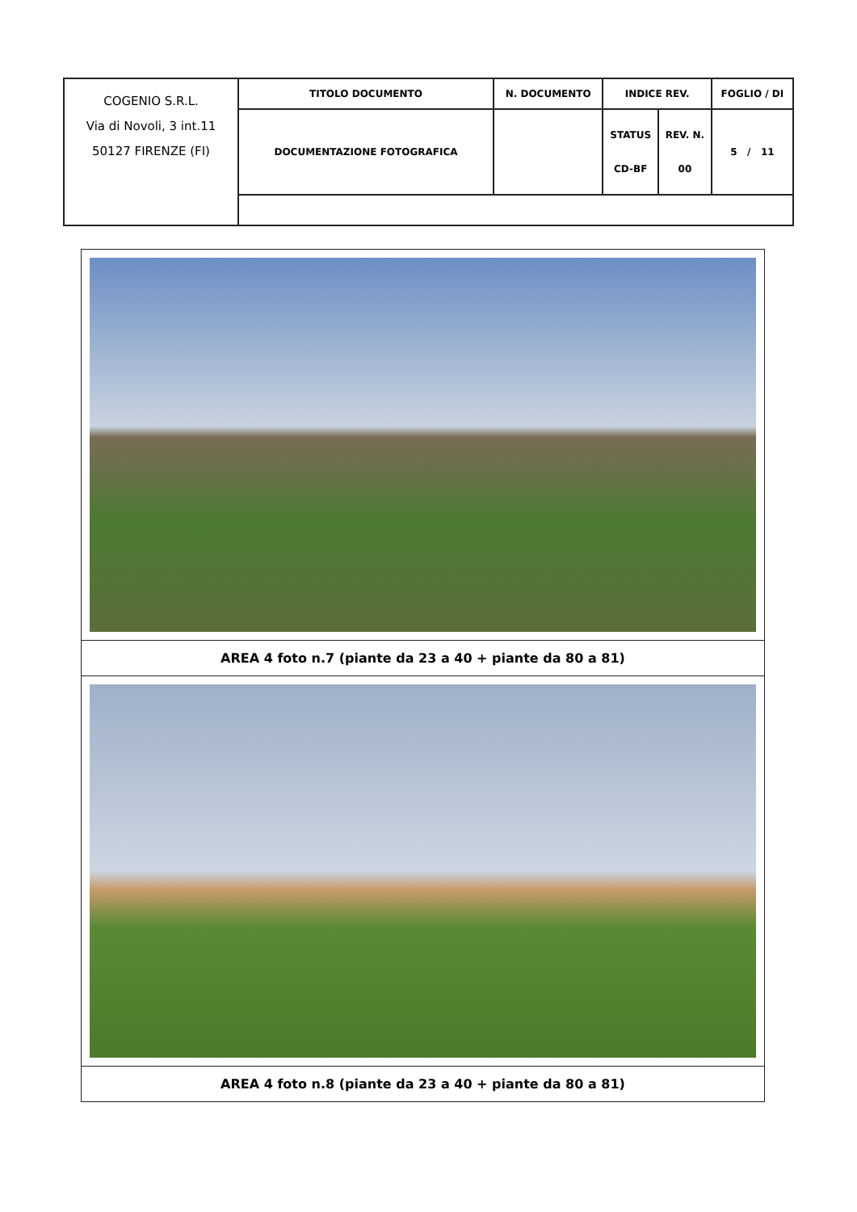| COGENIO S.R.L. Via di Novoli, 3 int.11 50127 FIRENZE (FI) | TITOLO DOCUMENTO | N. DOCUMENTO | INDICE REV. | | FOGLIO / DI |
| | DOCUMENTAZIONE FOTOGRAFICA | | STATUS CD-BF | REV. N. 00 | 5 / 11 |
AREA 4 foto n.7 (piante da 23 a 40 + piante da 80 a 81)
AREA 4 foto n.8 (piante da 23 a 40 + piante da 80 a 81)